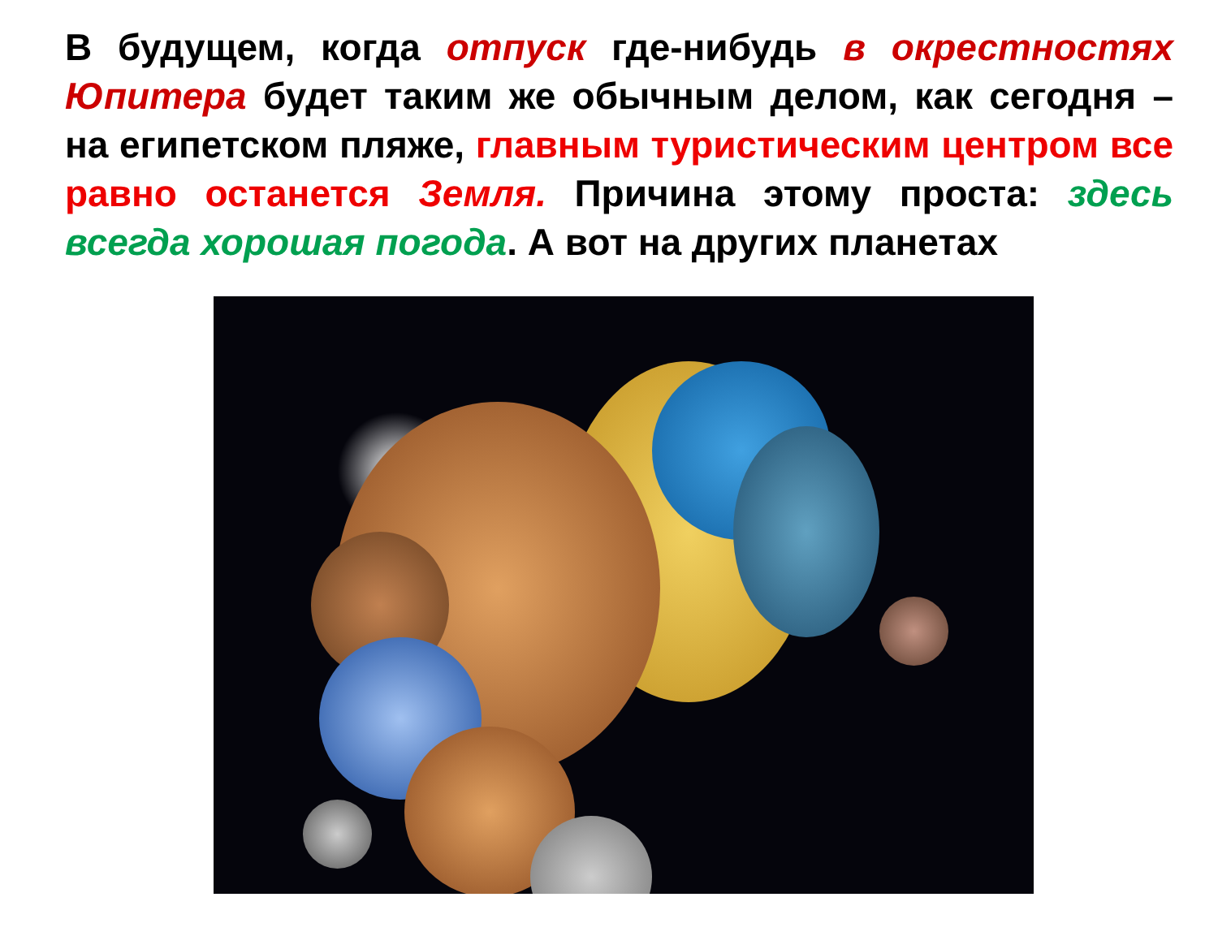В будущем, когда отпуск где-нибудь в окрестностях Юпитера будет таким же обычным делом, как сегодня – на египетском пляже, главным туристическим центром все равно останется Земля. Причина этому проста: здесь всегда хорошая погода. А вот на других планетах